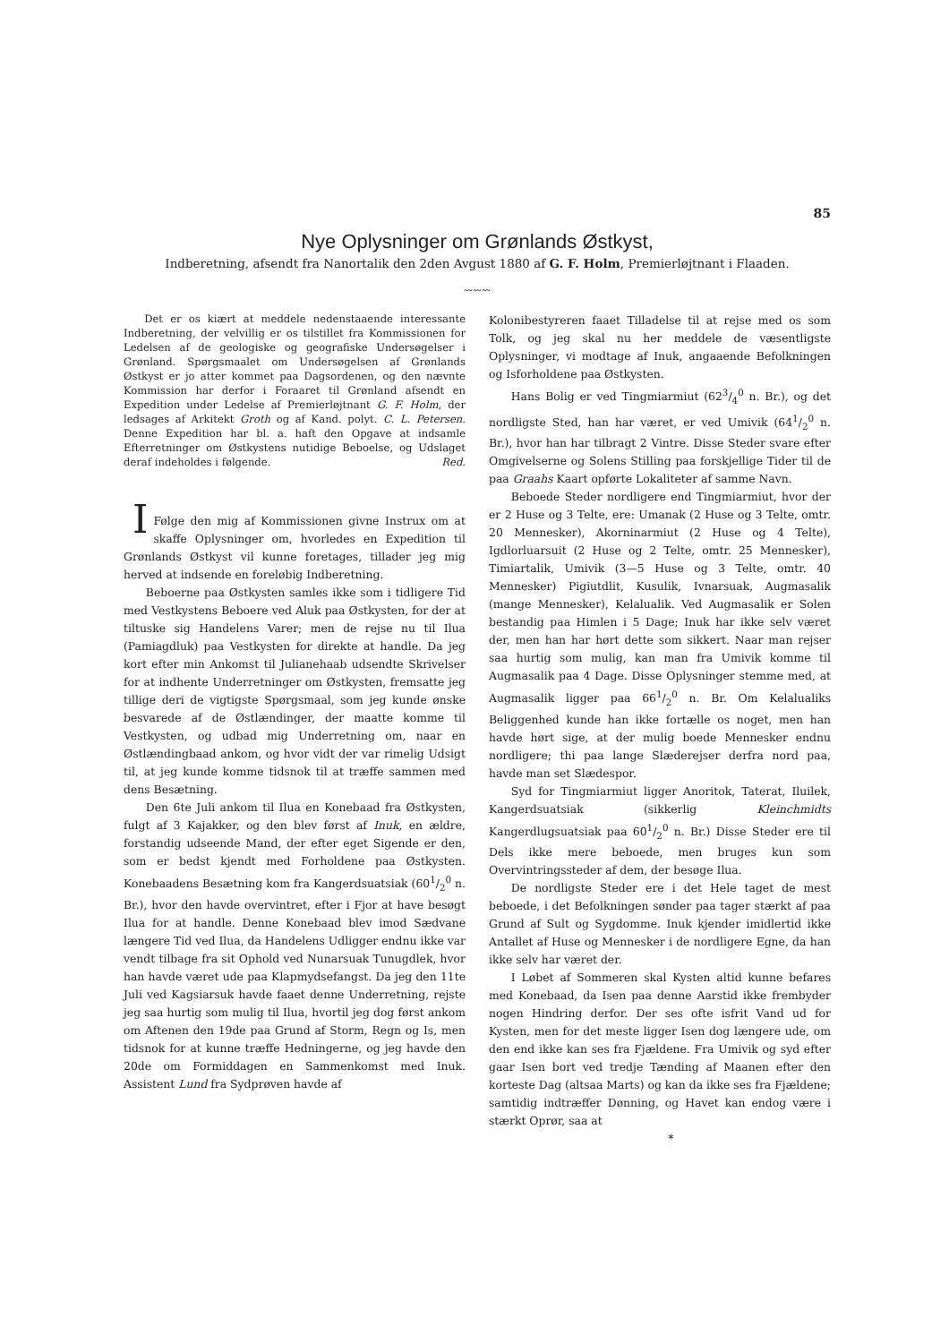85
Nye Oplysninger om Grønlands Østkyst,
Indberetning, afsendt fra Nanortalik den 2den Avgust 1880 af G. F. Holm, Premierløjtnant i Flaaden.
〰〰〰
Det er os kiært at meddele nedenstaaende interessante Indberetning, der velvillig er os tilstillet fra Kommissionen for Ledelsen af de geologiske og geografiske Undersøgelser i Grønland. Spørgsmaalet om Undersøgelsen af Grønlands Østkyst er jo atter kommet paa Dagsordenen, og den nævnte Kommission har derfor i Foraaret til Grønland afsendt en Expedition under Ledelse af Premierløjtnant G. F. Holm, der ledsages af Arkitekt Groth og af Kand. polyt. C. L. Petersen. Denne Expedition har bl. a. haft den Opgave at indsamle Efterretninger om Østkystens nutidige Beboelse, og Udslaget deraf indeholdes i følgende. Red.
I
Følge den mig af Kommissionen givne Instrux om at skaffe Oplysninger om, hvorledes en Expedition til Grønlands Østkyst vil kunne foretages, tillader jeg mig herved at indsende en foreløbig Indberetning.
Beboerne paa Østkysten samles ikke som i tidligere Tid med Vestkystens Beboere ved Aluk paa Østkysten, for der at tiltuske sig Handelens Varer; men de rejse nu til Ilua (Pamiagdluk) paa Vestkysten for direkte at handle. Da jeg kort efter min Ankomst til Julianehaab udsendte Skrivelser for at indhente Underretninger om Østkysten, fremsatte jeg tillige deri de vigtigste Spørgsmaal, som jeg kunde ønske besvarede af de Østlændinger, der maatte komme til Vestkysten, og udbad mig Underretning om, naar en Østlændingbaad ankom, og hvor vidt der var rimelig Udsigt til, at jeg kunde komme tidsnok til at træffe sammen med dens Besætning.
Den 6te Juli ankom til Ilua en Konebaad fra Østkysten, fulgt af 3 Kajakker, og den blev først af Inuk, en ældre, forstandig udseende Mand, der efter eget Sigende er den, som er bedst kjendt med Forholdene paa Østkysten. Konebaadens Besætning kom fra Kangerdsuatsiak (601/2<sup>0</sup> n. Br.), hvor den havde overvintret, efter i Fjor at have besøgt Ilua for at handle. Denne Konebaad blev imod Sædvane længere Tid ved Ilua, da Handelens Udligger endnu ikke var vendt tilbage fra sit Ophold ved Nunarsuak Tunugdlek, hvor han havde været ude paa Klapmydsefangst. Da jeg den 11te Juli ved Kagsiarsuk havde faaet denne Underretning, rejste jeg saa hurtig som mulig til Ilua, hvortil jeg dog først ankom om Aftenen den 19de paa Grund af Storm, Regn og Is, men tidsnok for at kunne træffe Hedningerne, og jeg havde den 20de om Formiddagen en Sammenkomst med Inuk. Assistent Lund fra Sydprøven havde af
Kolonibestyreren faaet Tilladelse til at rejse med os som Tolk, og jeg skal nu her meddele de væsentligste Oplysninger, vi modtage af Inuk, angaaende Befolkningen og Isforholdene paa Østkysten.
Hans Bolig er ved Tingmiarmiut (623/4<sup>0</sup> n. Br.), og det nordligste Sted, han har været, er ved Umivik (641/2<sup>0</sup> n. Br.), hvor han har tilbragt 2 Vintre. Disse Steder svare efter Omgivelserne og Solens Stilling paa forskjellige Tider til de paa Graahs Kaart opførte Lokaliteter af samme Navn.
Beboede Steder nordligere end Tingmiarmiut, hvor der er 2 Huse og 3 Telte, ere: Umanak (2 Huse og 3 Telte, omtr. 20 Mennesker), Akorninarmiut (2 Huse og 4 Telte), Igdlorluarsuit (2 Huse og 2 Telte, omtr. 25 Mennesker), Timiartalik, Umivik (3—5 Huse og 3 Telte, omtr. 40 Mennesker) Pigiutdlit, Kusulik, Ivnarsuak, Augmasalik (mange Mennesker), Kelalualik. Ved Augmasalik er Solen bestandig paa Himlen i 5 Dage; Inuk har ikke selv været der, men han har hørt dette som sikkert. Naar man rejser saa hurtig som mulig, kan man fra Umivik komme til Augmasalik paa 4 Dage. Disse Oplysninger stemme med, at Augmasalik ligger paa 661/2<sup>0</sup> n. Br. Om Kelalualiks Beliggenhed kunde han ikke fortælle os noget, men han havde hørt sige, at der mulig boede Mennesker endnu nordligere; thi paa lange Slæderejser derfra nord paa, havde man set Slædespor.
Syd for Tingmiarmiut ligger Anoritok, Taterat, Iluilek, Kangerdsuatsiak (sikkerlig Kleinchmidts Kangerdlugsuatsiak paa 601/2<sup>0</sup> n. Br.) Disse Steder ere til Dels ikke mere beboede, men bruges kun som Overvintringssteder af dem, der besøge Ilua.
De nordligste Steder ere i det Hele taget de mest beboede, i det Befolkningen sønder paa tager stærkt af paa Grund af Sult og Sygdomme. Inuk kjender imidlertid ikke Antallet af Huse og Mennesker i de nordligere Egne, da han ikke selv har været der.
I Løbet af Sommeren skal Kysten altid kunne befares med Konebaad, da Isen paa denne Aarstid ikke frembyder nogen Hindring derfor. Der ses ofte isfrit Vand ud for Kysten, men for det meste ligger Isen dog længere ude, om den end ikke kan ses fra Fjældene. Fra Umivik og syd efter gaar Isen bort ved tredje Tænding af Maanen efter den korteste Dag (altsaa Marts) og kan da ikke ses fra Fjældene; samtidig indtræffer Dønning, og Havet kan endog være i stærkt Oprør, saa at
*